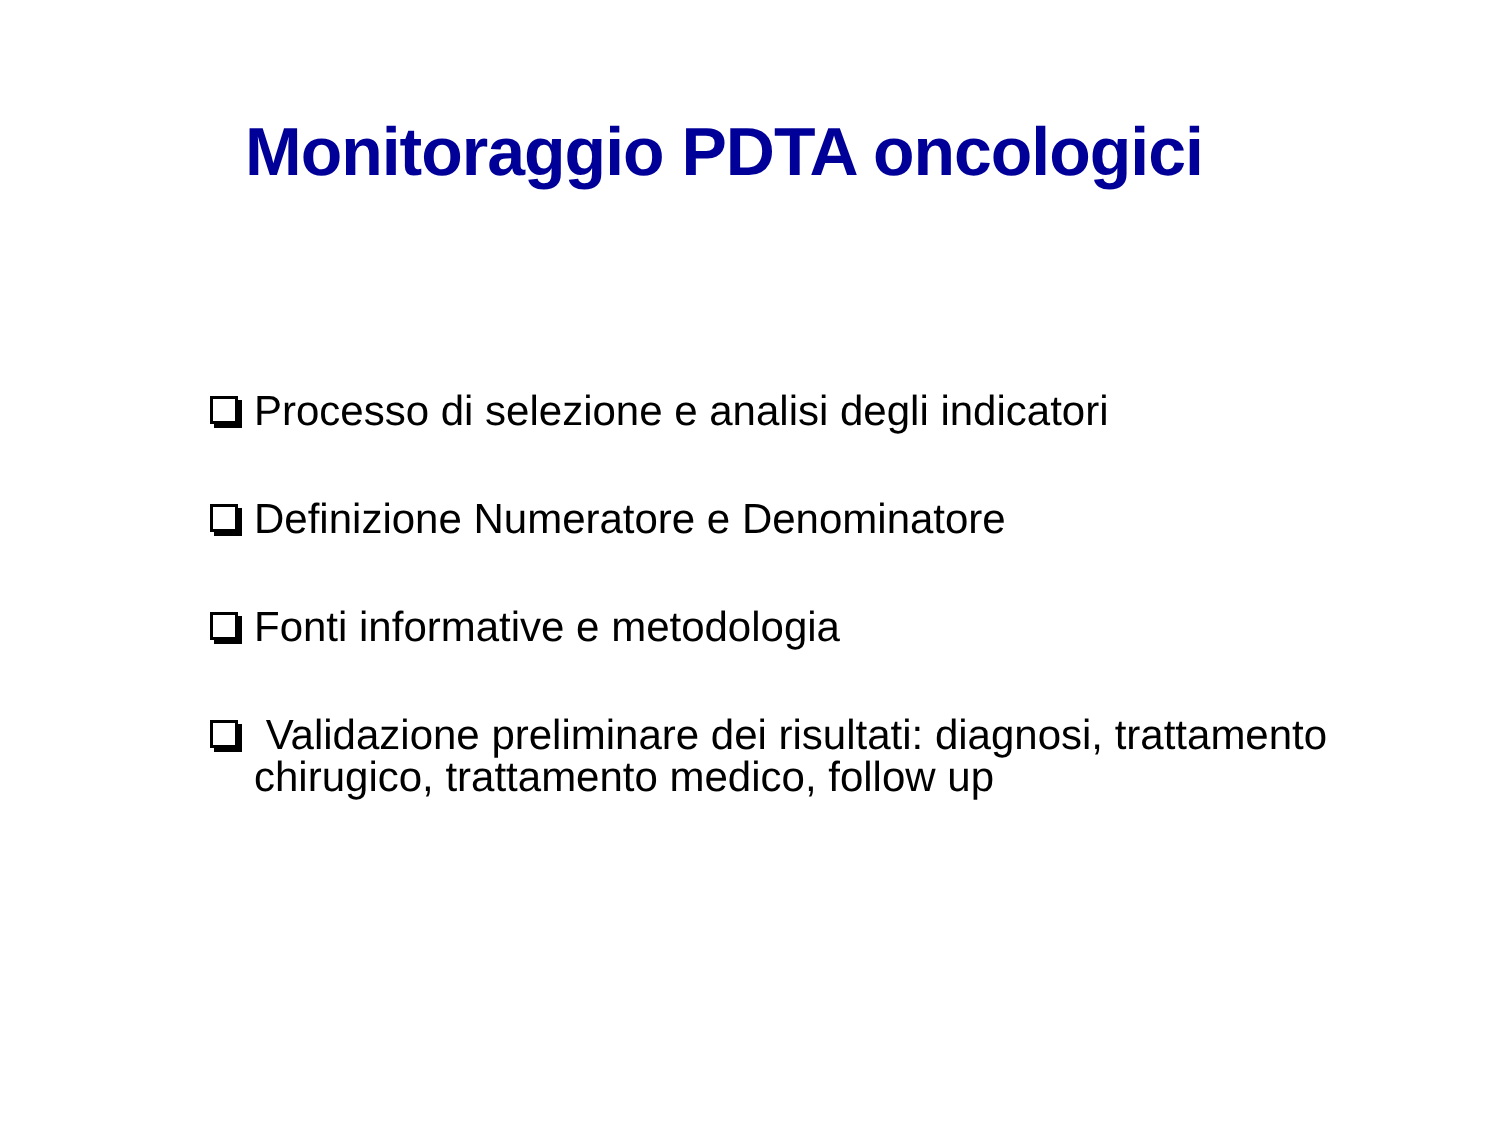Monitoraggio PDTA oncologici
Processo di selezione e analisi degli indicatori
Definizione Numeratore e Denominatore
Fonti informative e metodologia
Validazione preliminare dei risultati: diagnosi, trattamento chirugico, trattamento medico, follow up